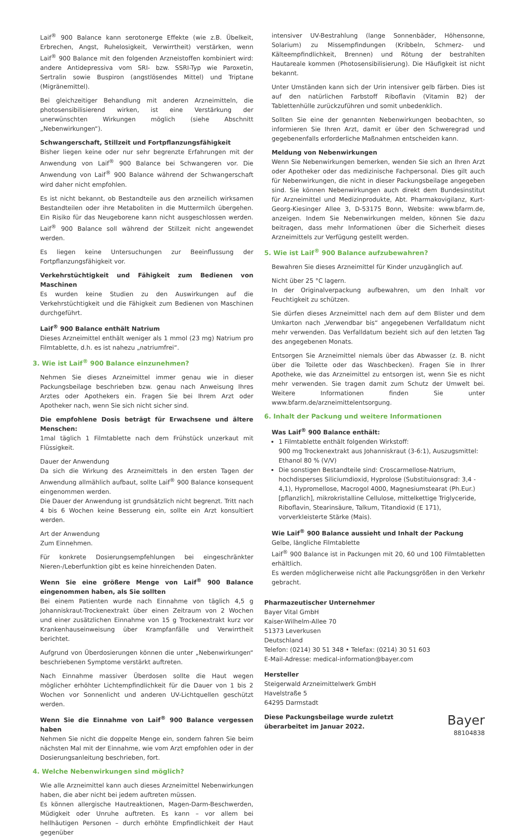Laif<sup>®</sup> 900 Balance kann serotonerge Effekte (wie z.B. Übelkeit, Erbrechen, Angst, Ruhelosigkeit, Verwirrtheit) verstärken, wenn Laif<sup>®</sup> 900 Balance mit den folgenden Arzneistoffen kombiniert wird: andere Antidepressiva vom SRI- bzw. SSRI-Typ wie Paroxetin, Sertralin sowie Buspiron (angstlösendes Mittel) und Triptane (Migränemittel).
Bei gleichzeitiger Behandlung mit anderen Arzneimitteln, die photosensibilisierend wirken, ist eine Verstärkung der unerwünschten Wirkungen möglich (siehe Abschnitt „Nebenwirkungen“).
Schwangerschaft, Stillzeit und Fortpflanzungsfähigkeit
Bisher liegen keine oder nur sehr begrenzte Erfahrungen mit der Anwendung von Laif<sup>®</sup> 900 Balance bei Schwangeren vor. Die Anwendung von Laif<sup>®</sup> 900 Balance während der Schwangerschaft wird daher nicht empfohlen.
Es ist nicht bekannt, ob Bestandteile aus den arzneilich wirksamen Bestandteilen oder ihre Metaboliten in die Muttermilch übergehen. Ein Risiko für das Neugeborene kann nicht ausgeschlossen werden. Laif<sup>®</sup> 900 Balance soll während der Stillzeit nicht angewendet werden.
Es liegen keine Untersuchungen zur Beeinflussung der Fortpflanzungsfähigkeit vor.
Verkehrstüchtigkeit und Fähigkeit zum Bedienen von Maschinen
Es wurden keine Studien zu den Auswirkungen auf die Verkehrstüchtigkeit und die Fähigkeit zum Bedienen von Maschinen durchgeführt.
Laif<sup>®</sup> 900 Balance enthält Natrium
Dieses Arzneimittel enthält weniger als 1 mmol (23 mg) Natrium pro Filmtablette, d.h. es ist nahezu „natriumfrei“.
3. Wie ist Laif<sup>®</sup> 900 Balance einzunehmen?
Nehmen Sie dieses Arzneimittel immer genau wie in dieser Packungsbeilage beschrieben bzw. genau nach Anweisung Ihres Arztes oder Apothekers ein. Fragen Sie bei Ihrem Arzt oder Apotheker nach, wenn Sie sich nicht sicher sind.
Die empfohlene Dosis beträgt für Erwachsene und ältere Menschen:
1mal täglich 1 Filmtablette nach dem Frühstück unzerkaut mit Flüssigkeit.
Dauer der Anwendung
Da sich die Wirkung des Arzneimittels in den ersten Tagen der Anwendung allmählich aufbaut, sollte Laif<sup>®</sup> 900 Balance konsequent eingenommen werden.
Die Dauer der Anwendung ist grundsätzlich nicht begrenzt. Tritt nach 4 bis 6 Wochen keine Besserung ein, sollte ein Arzt konsultiert werden.
Art der Anwendung
Zum Einnehmen.
Für konkrete Dosierungsempfehlungen bei eingeschränkter Nieren-/Leberfunktion gibt es keine hinreichenden Daten.
Wenn Sie eine größere Menge von Laif<sup>®</sup> 900 Balance eingenommen haben, als Sie sollten
Bei einem Patienten wurde nach Einnahme von täglich 4,5 g Johanniskraut-Trockenextrakt über einen Zeitraum von 2 Wochen und einer zusätzlichen Einnahme von 15 g Trockenextrakt kurz vor Krankenhauseinweisung über Krampfanfälle und Verwirrtheit berichtet.
Aufgrund von Überdosierungen können die unter „Nebenwirkungen“ beschriebenen Symptome verstärkt auftreten.
Nach Einnahme massiver Überdosen sollte die Haut wegen möglicher erhöhter Lichtempfindlichkeit für die Dauer von 1 bis 2 Wochen vor Sonnenlicht und anderen UV-Lichtquellen geschützt werden.
Wenn Sie die Einnahme von Laif<sup>®</sup> 900 Balance vergessen haben
Nehmen Sie nicht die doppelte Menge ein, sondern fahren Sie beim nächsten Mal mit der Einnahme, wie vom Arzt empfohlen oder in der Dosierungsanleitung beschrieben, fort.
4. Welche Nebenwirkungen sind möglich?
Wie alle Arzneimittel kann auch dieses Arzneimittel Nebenwirkungen haben, die aber nicht bei jedem auftreten müssen.
Es können allergische Hautreaktionen, Magen-Darm-Beschwerden, Müdigkeit oder Unruhe auftreten. Es kann – vor allem bei hellhäutigen Personen – durch erhöhte Empfindlichkeit der Haut gegenüber
intensiver UV-Bestrahlung (lange Sonnenbäder, Höhensonne, Solarium) zu Missempfindungen (Kribbeln, Schmerz- und Kälteempfindlichkeit, Brennen) und Rötung der bestrahlten Hautareale kommen (Photosensibilisierung). Die Häufigkeit ist nicht bekannt.
Unter Umständen kann sich der Urin intensiver gelb färben. Dies ist auf den natürlichen Farbstoff Riboflavin (Vitamin B2) der Tablettenhülle zurückzuführen und somit unbedenklich.
Sollten Sie eine der genannten Nebenwirkungen beobachten, so informieren Sie Ihren Arzt, damit er über den Schweregrad und gegebenenfalls erforderliche Maßnahmen entscheiden kann.
Meldung von Nebenwirkungen
Wenn Sie Nebenwirkungen bemerken, wenden Sie sich an Ihren Arzt oder Apotheker oder das medizinische Fachpersonal. Dies gilt auch für Nebenwirkungen, die nicht in dieser Packungsbeilage angegeben sind. Sie können Nebenwirkungen auch direkt dem Bundesinstitut für Arzneimittel und Medizinprodukte, Abt. Pharmakovigilanz, Kurt-Georg-Kiesinger Allee 3, D-53175 Bonn, Website: www.bfarm.de, anzeigen. Indem Sie Nebenwirkungen melden, können Sie dazu beitragen, dass mehr Informationen über die Sicherheit dieses Arzneimittels zur Verfügung gestellt werden.
5. Wie ist Laif<sup>®</sup> 900 Balance aufzubewahren?
Bewahren Sie dieses Arzneimittel für Kinder unzugänglich auf.
Nicht über 25 °C lagern.
In der Originalverpackung aufbewahren, um den Inhalt vor Feuchtigkeit zu schützen.
Sie dürfen dieses Arzneimittel nach dem auf dem Blister und dem Umkarton nach „Verwendbar bis“ angegebenen Verfalldatum nicht mehr verwenden. Das Verfalldatum bezieht sich auf den letzten Tag des angegebenen Monats.
Entsorgen Sie Arzneimittel niemals über das Abwasser (z. B. nicht über die Toilette oder das Waschbecken). Fragen Sie in Ihrer Apotheke, wie das Arzneimittel zu entsorgen ist, wenn Sie es nicht mehr verwenden. Sie tragen damit zum Schutz der Umwelt bei. Weitere Informationen finden Sie unter www.bfarm.de/arzneimittelentsorgung.
6. Inhalt der Packung und weitere Informationen
Was Laif<sup>®</sup> 900 Balance enthält:
1 Filmtablette enthält folgenden Wirkstoff:
900 mg Trockenextrakt aus Johanniskraut (3-6:1), Auszugsmittel: Ethanol 80 % (V/V)
Die sonstigen Bestandteile sind: Croscarmellose-Natrium, hochdisperses Siliciumdioxid, Hyprolose (Substituionsgrad: 3,4 - 4,1), Hypromellose, Macrogol 4000, Magnesiumstearat (Ph.Eur.) [pflanzlich], mikrokristalline Cellulose, mittelkettige Triglyceride, Riboflavin, Stearinsäure, Talkum, Titandioxid (E 171), vorverkleisterte Stärke (Mais).
Wie Laif<sup>®</sup> 900 Balance aussieht und Inhalt der Packung
Gelbe, längliche Filmtablette
Laif<sup>®</sup> 900 Balance ist in Packungen mit 20, 60 und 100 Filmtabletten erhältlich.
Es werden möglicherweise nicht alle Packungsgrößen in den Verkehr gebracht.
Pharmazeutischer Unternehmer
Bayer Vital GmbH
Kaiser-Wilhelm-Allee 70
51373 Leverkusen
Deutschland
Telefon: (0214) 30 51 348 • Telefax: (0214) 30 51 603
E-Mail-Adresse: medical-information@bayer.com
Hersteller
Steigerwald Arzneimittelwerk GmbH
Havelstraße 5
64295 Darmstadt
Diese Packungsbeilage wurde zuletzt
überarbeitet im Januar 2022.
Bayer
88104838